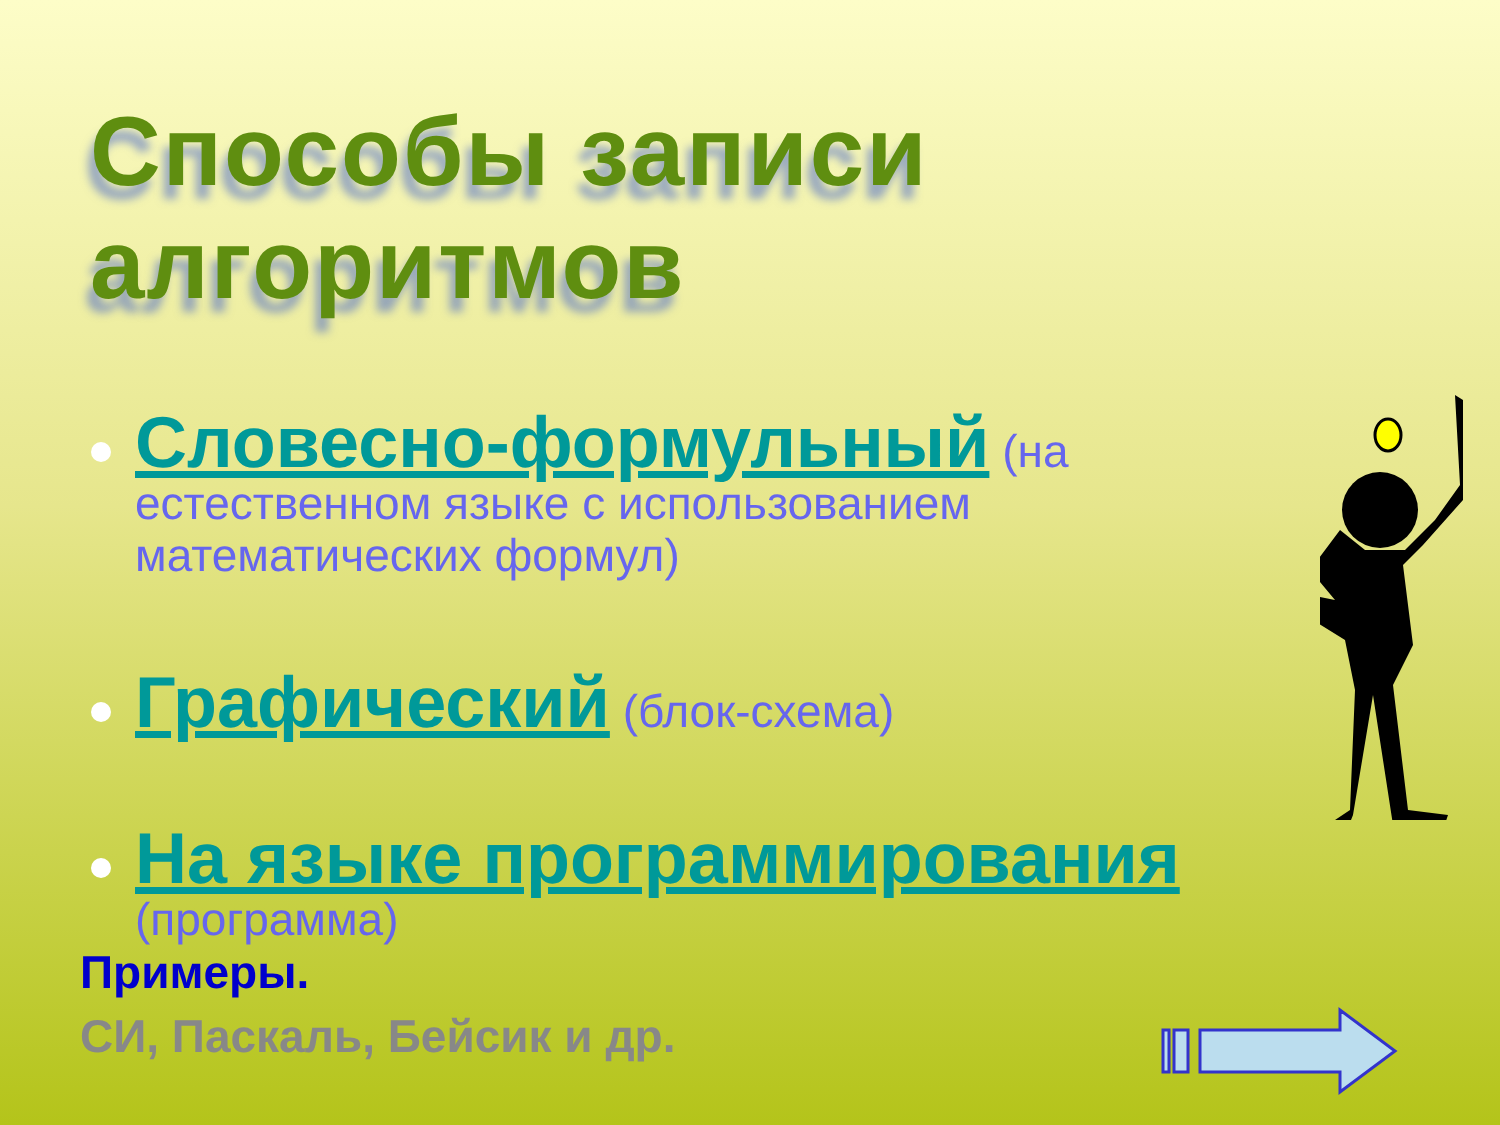Способы записи алгоритмов
Словесно-формульный (на естественном языке с использованием математических формул)
Графический (блок-схема)
На языке программирования (программа)
Примеры.
СИ, Паскаль, Бейсик и др.